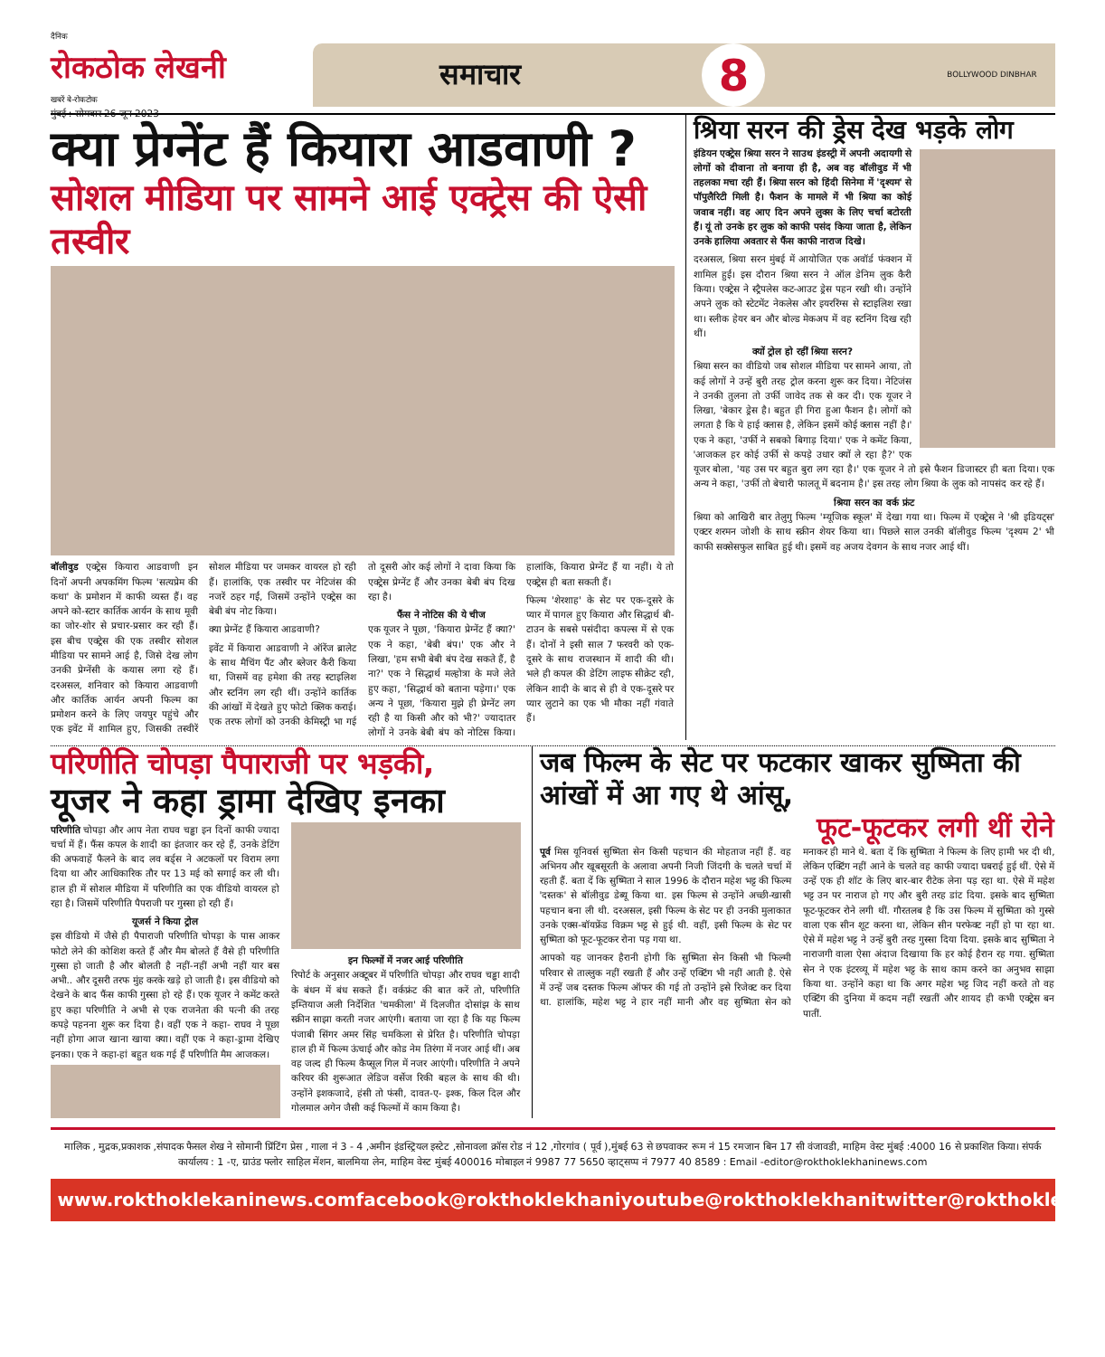दैनिक
रोकठोक लेखनी
खबरें बे-रोकटोक
मुंबई : सोमवार 26 जून 2023
समाचार 8 BOLLYWOOD DINBHAR
क्या प्रेग्नेंट हैं कियारा आडवाणी ?
सोशल मीडिया पर सामने आई एक्ट्रेस की ऐसी तस्वीर
बॉलीवुड एक्ट्रेस कियारा आडवाणी इन दिनों अपनी अपकमिंग फिल्म 'सत्यप्रेम की कथा' के प्रमोशन में काफी व्यस्त हैं। वह अपने को-स्टार कार्तिक आर्यन के साथ मूवी का जोर-शोर से प्रचार-प्रसार कर रही हैं। इस बीच एक्ट्रेस की एक तस्वीर सोशल मीडिया पर सामने आई है, जिसे देख लोग उनकी प्रेग्नेंसी के कयास लगा रहे हैं। दरअसल, शनिवार को कियारा आडवाणी और कार्तिक आर्यन अपनी फिल्म का प्रमोशन करने के लिए जयपुर पहुंचे और एक इवेंट में शामिल हुए, जिसकी तस्वीरें सोशल मीडिया पर जमकर वायरल हो रही हैं। हालांकि, एक तस्वीर पर नेटिजंस की नजरें ठहर गईं, जिसमें उन्होंने एक्ट्रेस का बेबी बंप नोट किया।
क्या प्रेग्नेंट हैं कियारा आडवाणी?
इवेंट में कियारा आडवाणी ने ऑरेंज ब्रालेट के साथ मैचिंग पैंट और ब्लेजर कैरी किया था, जिसमें वह हमेशा की तरह स्टाइलिश और स्टनिंग लग रही थीं। उन्होंने कार्तिक की आंखों में देखते हुए फोटो क्लिक कराई। एक तरफ लोगों को उनकी केमिस्ट्री भा गई तो दूसरी ओर कई लोगों ने दावा किया कि एक्ट्रेस प्रेग्नेंट हैं और उनका बेबी बंप दिख रहा है।
फैंस ने नोटिस की ये चीज
एक यूजर ने पूछा, 'कियारा प्रेग्नेंट हैं क्या?' एक ने कहा, 'बेबी बंप।' एक और ने लिखा, 'हम सभी बेबी बंप देख सकते हैं, है ना?' एक ने सिद्धार्थ मल्होत्रा के मजे लेते हुए कहा, 'सिद्धार्थ को बताना पड़ेगा।' एक अन्य ने पूछा, 'कियारा मुझे ही प्रेग्नेंट लग रही है या किसी और को भी?' ज्यादातर लोगों ने उनके बेबी बंप को नोटिस किया। हालांकि, कियारा प्रेग्नेंट हैं या नहीं। ये तो एक्ट्रेस ही बता सकती हैं।
फिल्म 'शेरशाह' के सेट पर एक-दूसरे के प्यार में पागल हुए कियारा और सिद्धार्थ बी-टाउन के सबसे पसंदीदा कपल्स में से एक हैं। दोनों ने इसी साल 7 फरवरी को एक-दूसरे के साथ राजस्थान में शादी की थी। भले ही कपल की डेटिंग लाइफ सीक्रेट रही, लेकिन शादी के बाद से ही वे एक-दूसरे पर प्यार लुटाने का एक भी मौका नहीं गंवाते हैं।
श्रिया सरन की ड्रेस देख भड़के लोग
इंडियन एक्ट्रेस श्रिया सरन ने साउथ इंडस्ट्री में अपनी अदायगी से लोगों को दीवाना तो बनाया ही है, अब वह बॉलीवुड में भी तहलका मचा रही हैं। श्रिया सरन को हिंदी सिनेमा में 'दृश्यम' से पॉपुलैरिटी मिली है। फैशन के मामले में भी श्रिया का कोई जवाब नहीं। वह आए दिन अपने लुक्स के लिए चर्चा बटोरती हैं। यूं तो उनके हर लुक को काफी पसंद किया जाता है, लेकिन उनके हालिया अवतार से फैंस काफी नाराज दिखे।
दरअसल, श्रिया सरन मुंबई में आयोजित एक अवॉर्ड फंक्शन में शामिल हुईं। इस दौरान श्रिया सरन ने ऑल डेनिम लुक कैरी किया। एक्ट्रेस ने स्ट्रैपलेस कट-आउट ड्रेस पहन रखी थी। उन्होंने अपने लुक को स्टेटमेंट नेकलेस और इयररिंग्स से स्टाइलिश रखा था। स्लीक हेयर बन और बोल्ड मेकअप में वह स्टनिंग दिख रही थीं।
क्यों ट्रोल हो रहीं श्रिया सरन?
श्रिया सरन का वीडियो जब सोशल मीडिया पर सामने आया, तो कई लोगों ने उन्हें बुरी तरह ट्रोल करना शुरू कर दिया। नेटिजंस ने उनकी तुलना तो उर्फी जावेद तक से कर दी। एक यूजर ने लिखा, 'बेकार ड्रेस है। बहुत ही गिरा हुआ फैशन है। लोगों को लगता है कि ये हाई क्लास है, लेकिन इसमें कोई क्लास नहीं है।' एक ने कहा, 'उर्फी ने सबको बिगाड़ दिया।' एक ने कमेंट किया, 'आजकल हर कोई उर्फी से कपड़े उधार क्यों ले रहा है?' एक यूजर बोला, 'यह उस पर बहुत बुरा लग रहा है।' एक यूजर ने तो इसे फैशन डिजास्टर ही बता दिया। एक अन्य ने कहा, 'उर्फी तो बेचारी फालतू में बदनाम है।' इस तरह लोग श्रिया के लुक को नापसंद कर रहे हैं।
श्रिया सरन का वर्क फ्रंट
श्रिया को आखिरी बार तेलुगु फिल्म 'म्यूजिक स्कूल' में देखा गया था। फिल्म में एक्ट्रेस ने 'श्री इडियट्स' एक्टर शरमन जोशी के साथ स्क्रीन शेयर किया था। पिछले साल उनकी बॉलीवुड फिल्म 'दृश्यम 2' भी काफी सक्सेसफुल साबित हुई थी। इसमें वह अजय देवगन के साथ नजर आई थीं।
परिणीति चोपड़ा पैपाराजी पर भड़की,
यूजर ने कहा ड्रामा देखिए इनका
परिणीति चोपड़ा और आप नेता राघव चड्ढा इन दिनों काफी ज्यादा चर्चा में हैं। फैंस कपल के शादी का इंतजार कर रहे हैं, उनके डेटिंग की अफवाहें फैलने के बाद लव बर्ड्स ने अटकलों पर विराम लगा दिया था और आधिकारिक तौर पर 13 मई को सगाई कर ली थी। हाल ही में सोशल मीडिया में परिणीति का एक वीडियो वायरल हो रहा है। जिसमें परिणीति पैपराजी पर गुस्सा हो रही हैं।
यूजर्स ने किया ट्रोल
इस वीडियो में जैसे ही पैपाराजी परिणीति चोपड़ा के पास आकर फोटो लेने की कोशिश करते हैं और मैम बोलते हैं वैसे ही परिणीति गुस्सा हो जाती है और बोलती है नहीं-नहीं अभी नहीं यार बस अभी.. और दूसरी तरफ मुंह करके खड़े हो जाती है। इस वीडियो को देखने के बाद फैंस काफी गुस्सा हो रहे हैं। एक यूजर ने कमेंट करते हुए कहा परिणीति ने अभी से एक राजनेता की पत्नी की तरह कपड़े पहनना शुरू कर दिया है। वहीं एक ने कहा- राघव ने पूछा नहीं होगा आज खाना खाया क्या। वहीं एक ने कहा-ड्रामा देखिए इनका। एक ने कहा-हां बहुत थक गई हैं परिणीति मैम आजकल।
इन फिल्मों में नजर आई परिणीति
रिपोर्ट के अनुसार अक्टूबर में परिणीति चोपड़ा और राघव चड्ढा शादी के बंधन में बंध सकते हैं। वर्कफ्रंट की बात करें तो, परिणीति इम्तियाज अली निर्देशित 'चमकीला' में दिलजीत दोसांझ के साथ स्क्रीन साझा करती नजर आएंगी। बताया जा रहा है कि यह फिल्म पंजाबी सिंगर अमर सिंह चमकिला से प्रेरित है। परिणीति चोपड़ा हाल ही में फिल्म ऊंचाई और कोड नेम तिरंगा में नजर आई थीं। अब वह जल्द ही फिल्म कैप्सूल गिल में नजर आएंगी। परिणीति ने अपने करियर की शुरूआत लेडिज वर्सेज रिकी बहल के साथ की थी। उन्होंने इशकजादे, हंसी तो फंसी, दावत-ए- इश्क, किल दिल और गोलमाल अगेन जैसी कई फिल्मों में काम किया है।
जब फिल्म के सेट पर फटकार खाकर सुष्मिता की आंखों में आ गए थे आंसू,
फूट-फूटकर लगी थीं रोने
पूर्व मिस यूनिवर्स सुष्मिता सेन किसी पहचान की मोहताज नहीं हैं. वह अभिनय और खूबसूरती के अलावा अपनी निजी जिंदगी के चलते चर्चा में रहती हैं. बता दें कि सुष्मिता ने साल 1996 के दौरान महेश भट्ट की फिल्म 'दस्तक' से बॉलीवुड डेब्यू किया था. इस फिल्म से उन्होंने अच्छी-खासी पहचान बना ली थी. दरअसल, इसी फिल्म के सेट पर ही उनकी मुलाकात उनके एक्स-बॉयफ्रेंड विक्रम भट्ट से हुई थी. वहीं, इसी फिल्म के सेट पर सुष्मिता को फूट-फूटकर रोना पड़ गया था.
आपको यह जानकर हैरानी होगी कि सुष्मिता सेन किसी भी फिल्मी परिवार से ताल्लुक नहीं रखती हैं और उन्हें एक्टिंग भी नहीं आती है. ऐसे में उन्हें जब दस्तक फिल्म ऑफर की गई तो उन्होंने इसे रिजेक्ट कर दिया था. हालांकि, महेश भट्ट ने हार नहीं मानी और वह सुष्मिता सेन को मनाकर ही माने थे. बता दें कि सुष्मिता ने फिल्म के लिए हामी भर दी थी, लेकिन एक्टिंग नहीं आने के चलते वह काफी ज्यादा घबराई हुई थीं. ऐसे में उन्हें एक ही शॉट के लिए बार-बार रीटेक लेना पड़ रहा था. ऐसे में महेश भट्ट उन पर नाराज हो गए और बुरी तरह डांट दिया. इसके बाद सुष्मिता फूट-फूटकर रोने लगी थीं. गौरतलब है कि उस फिल्म में सुष्मिता को गुस्से वाला एक सीन शूट करना था, लेकिन सीन परफेक्ट नहीं हो पा रहा था. ऐसे में महेश भट्ट ने उन्हें बुरी तरह गुस्सा दिया दिया. इसके बाद सुष्मिता ने नाराजगी वाला ऐसा अंदाज दिखाया कि हर कोई हैरान रह गया. सुष्मिता सेन ने एक इंटरव्यू में महेश भट्ट के साथ काम करने का अनुभव साझा किया था. उन्होंने कहा था कि अगर महेश भट्ट जिद नहीं करते तो वह एक्टिंग की दुनिया में कदम नहीं रखतीं और शायद ही कभी एक्ट्रेस बन पातीं.
मालिक , मुद्रक,प्रकाशक ,संपादक फैसल शेख ने सोमानी प्रिंटिंग प्रेस , गाला नं 3 - 4 ,अमीन इंडस्ट्रियल इस्टेट ,सोनावला क्रॉस रोड नं 12 ,गोरगांव ( पूर्व ),मुंबई 63 से छपवाकर रूम नं 15 रमजान बिन 17 सी वंजावडी, माहिम वेस्ट मुंबई :4000 16 से प्रकाशित किया। संपर्क कार्यालय : 1 -ए, ग्राउंड फ्लोर साहिल मेंशन, बालमिया लेन, माहिम वेस्ट मुंबई 400016 मोबाइल नं 9987 77 5650 व्हाट्सप्प नं 7977 40 8589 : Email -editor@rokthoklekhaninews.com
www.rokthoklekaninews.com facebook@rokthoklekhani youtube@rokthoklekhani twitter@rokthoklekhani